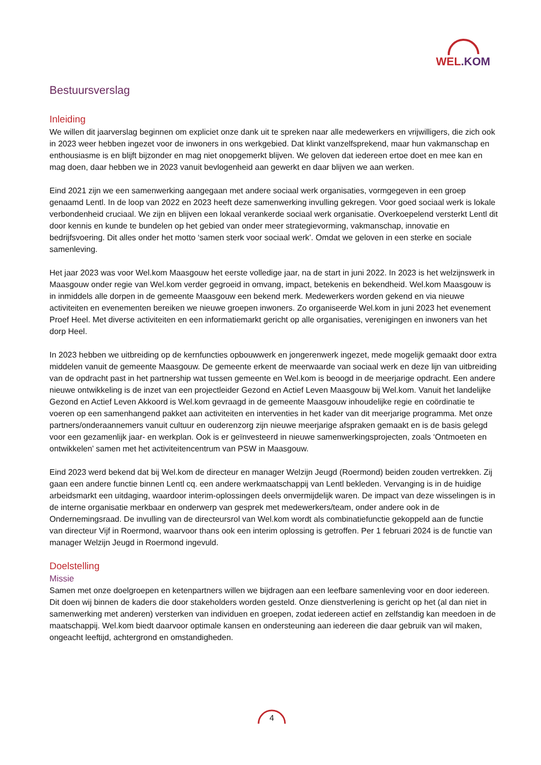WEL.KOM
Bestuursverslag
Inleiding
We willen dit jaarverslag beginnen om expliciet onze dank uit te spreken naar alle medewerkers en vrijwilligers, die zich ook in 2023 weer hebben ingezet voor de inwoners in ons werkgebied. Dat klinkt vanzelfsprekend, maar hun vakmanschap en enthousiasme is en blijft bijzonder en mag niet onopgemerkt blijven. We geloven dat iedereen ertoe doet en mee kan en mag doen, daar hebben we in 2023 vanuit bevlogenheid aan gewerkt en daar blijven we aan werken.
Eind 2021 zijn we een samenwerking aangegaan met andere sociaal werk organisaties, vormgegeven in een groep genaamd Lentl. In de loop van 2022 en 2023 heeft deze samenwerking invulling gekregen. Voor goed sociaal werk is lokale verbondenheid cruciaal. We zijn en blijven een lokaal verankerde sociaal werk organisatie. Overkoepelend versterkt Lentl dit door kennis en kunde te bundelen op het gebied van onder meer strategievorming, vakmanschap, innovatie en bedrijfsvoering. Dit alles onder het motto ‘samen sterk voor sociaal werk’. Omdat we geloven in een sterke en sociale samenleving.
Het jaar 2023 was voor Wel.kom Maasgouw het eerste volledige jaar, na de start in juni 2022. In 2023 is het welzijnswerk in Maasgouw onder regie van Wel.kom verder gegroeid in omvang, impact, betekenis en bekendheid. Wel.kom Maasgouw is in inmiddels alle dorpen in de gemeente Maasgouw een bekend merk. Medewerkers worden gekend en via nieuwe activiteiten en evenementen bereiken we nieuwe groepen inwoners. Zo organiseerde Wel.kom in juni 2023 het evenement Proef Heel. Met diverse activiteiten en een informatiemarkt gericht op alle organisaties, verenigingen en inwoners van het dorp Heel.
In 2023 hebben we uitbreiding op de kernfuncties opbouwwerk en jongerenwerk ingezet, mede mogelijk gemaakt door extra middelen vanuit de gemeente Maasgouw. De gemeente erkent de meerwaarde van sociaal werk en deze lijn van uitbreiding van de opdracht past in het partnership wat tussen gemeente en Wel.kom is beoogd in de meerjarige opdracht. Een andere nieuwe ontwikkeling is de inzet van een projectleider Gezond en Actief Leven Maasgouw bij Wel.kom. Vanuit het landelijke Gezond en Actief Leven Akkoord is Wel.kom gevraagd in de gemeente Maasgouw inhoudelijke regie en coördinatie te voeren op een samenhangend pakket aan activiteiten en interventies in het kader van dit meerjarige programma. Met onze partners/onderaannemers vanuit cultuur en ouderenzorg zijn nieuwe meerjarige afspraken gemaakt en is de basis gelegd voor een gezamenlijk jaar- en werkplan. Ook is er geïnvesteerd in nieuwe samenwerkingsprojecten, zoals ‘Ontmoeten en ontwikkelen’ samen met het activiteitencentrum van PSW in Maasgouw.
Eind 2023 werd bekend dat bij Wel.kom de directeur en manager Welzijn Jeugd (Roermond) beiden zouden vertrekken. Zij gaan een andere functie binnen Lentl cq. een andere werkmaatschappij van Lentl bekleden. Vervanging is in de huidige arbeidsmarkt een uitdaging, waardoor interim-oplossingen deels onvermijdelijk waren. De impact van deze wisselingen is in de interne organisatie merkbaar en onderwerp van gesprek met medewerkers/team, onder andere ook in de Ondernemingsraad. De invulling van de directeursrol van Wel.kom wordt als combinatiefunctie gekoppeld aan de functie van directeur Vijf in Roermond, waarvoor thans ook een interim oplossing is getroffen. Per 1 februari 2024 is de functie van manager Welzijn Jeugd in Roermond ingevuld.
Doelstelling
Missie
Samen met onze doelgroepen en ketenpartners willen we bijdragen aan een leefbare samenleving voor en door iedereen. Dit doen wij binnen de kaders die door stakeholders worden gesteld. Onze dienstverlening is gericht op het (al dan niet in samenwerking met anderen) versterken van individuen en groepen, zodat iedereen actief en zelfstandig kan meedoen in de maatschappij. Wel.kom biedt daarvoor optimale kansen en ondersteuning aan iedereen die daar gebruik van wil maken, ongeacht leeftijd, achtergrond en omstandigheden.
4